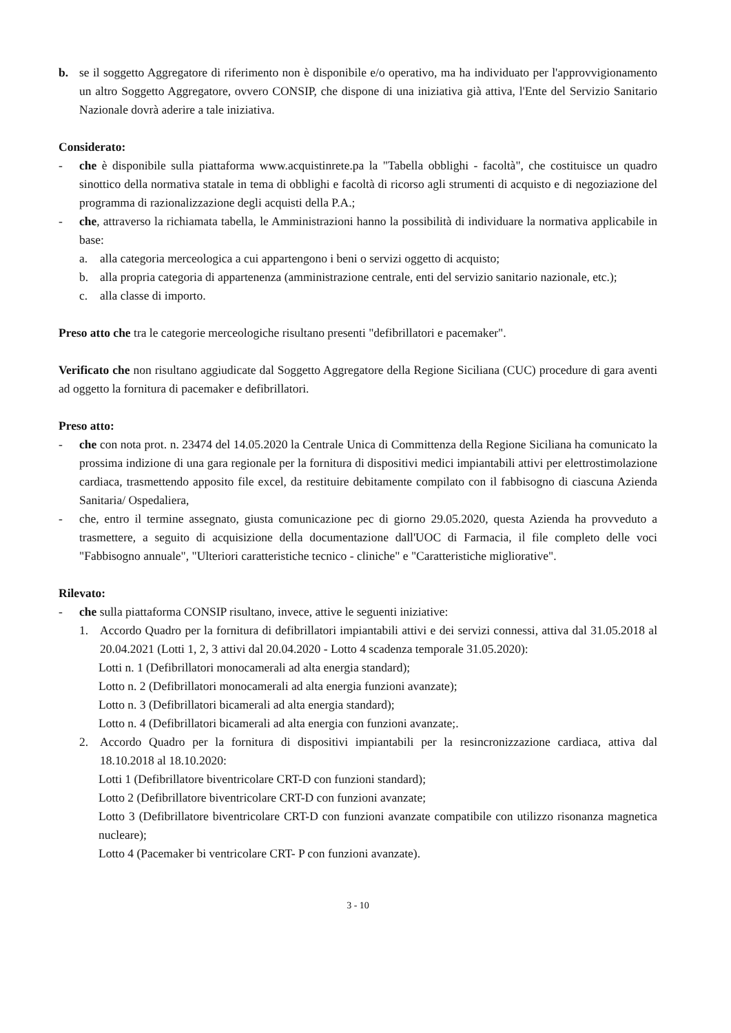b. se il soggetto Aggregatore di riferimento non è disponibile e/o operativo, ma ha individuato per l'approvvigionamento un altro Soggetto Aggregatore, ovvero CONSIP, che dispone di una iniziativa già attiva, l'Ente del Servizio Sanitario Nazionale dovrà aderire a tale iniziativa.
Considerato:
- che è disponibile sulla piattaforma www.acquistinrete.pa la "Tabella obblighi - facoltà", che costituisce un quadro sinottico della normativa statale in tema di obblighi e facoltà di ricorso agli strumenti di acquisto e di negoziazione del programma di razionalizzazione degli acquisti della P.A.;
- che, attraverso la richiamata tabella, le Amministrazioni hanno la possibilità di individuare la normativa applicabile in base:
a. alla categoria merceologica a cui appartengono i beni o servizi oggetto di acquisto;
b. alla propria categoria di appartenenza (amministrazione centrale, enti del servizio sanitario nazionale, etc.);
c. alla classe di importo.
Preso atto che tra le categorie merceologiche risultano presenti "defibrillatori e pacemaker".
Verificato che non risultano aggiudicate dal Soggetto Aggregatore della Regione Siciliana (CUC) procedure di gara aventi ad oggetto la fornitura di pacemaker e defibrillatori.
Preso atto:
- che con nota prot. n. 23474 del 14.05.2020 la Centrale Unica di Committenza della Regione Siciliana ha comunicato la prossima indizione di una gara regionale per la fornitura di dispositivi medici impiantabili attivi per elettrostimolazione cardiaca, trasmettendo apposito file excel, da restituire debitamente compilato con il fabbisogno di ciascuna Azienda Sanitaria/ Ospedaliera,
- che, entro il termine assegnato, giusta comunicazione pec di giorno 29.05.2020, questa Azienda ha provveduto a trasmettere, a seguito di acquisizione della documentazione dall'UOC di Farmacia, il file completo delle voci "Fabbisogno annuale", "Ulteriori caratteristiche tecnico - cliniche" e "Caratteristiche migliorative".
Rilevato:
- che sulla piattaforma CONSIP risultano, invece, attive le seguenti iniziative:
1. Accordo Quadro per la fornitura di defibrillatori impiantabili attivi e dei servizi connessi, attiva dal 31.05.2018 al 20.04.2021 (Lotti 1, 2, 3 attivi dal 20.04.2020 - Lotto 4 scadenza temporale 31.05.2020):
Lotti n. 1 (Defibrillatori monocamerali ad alta energia standard);
Lotto n. 2 (Defibrillatori monocamerali ad alta energia funzioni avanzate);
Lotto n. 3 (Defibrillatori bicamerali ad alta energia standard);
Lotto n. 4 (Defibrillatori bicamerali ad alta energia con funzioni avanzate;.
2. Accordo Quadro per la fornitura di dispositivi impiantabili per la resincronizzazione cardiaca, attiva dal 18.10.2018 al 18.10.2020:
Lotti 1 (Defibrillatore biventricolare CRT-D con funzioni standard);
Lotto 2 (Defibrillatore biventricolare CRT-D con funzioni avanzate;
Lotto 3 (Defibrillatore biventricolare CRT-D con funzioni avanzate compatibile con utilizzo risonanza magnetica nucleare);
Lotto 4 (Pacemaker bi ventricolare CRT- P con funzioni avanzate).
3 - 10